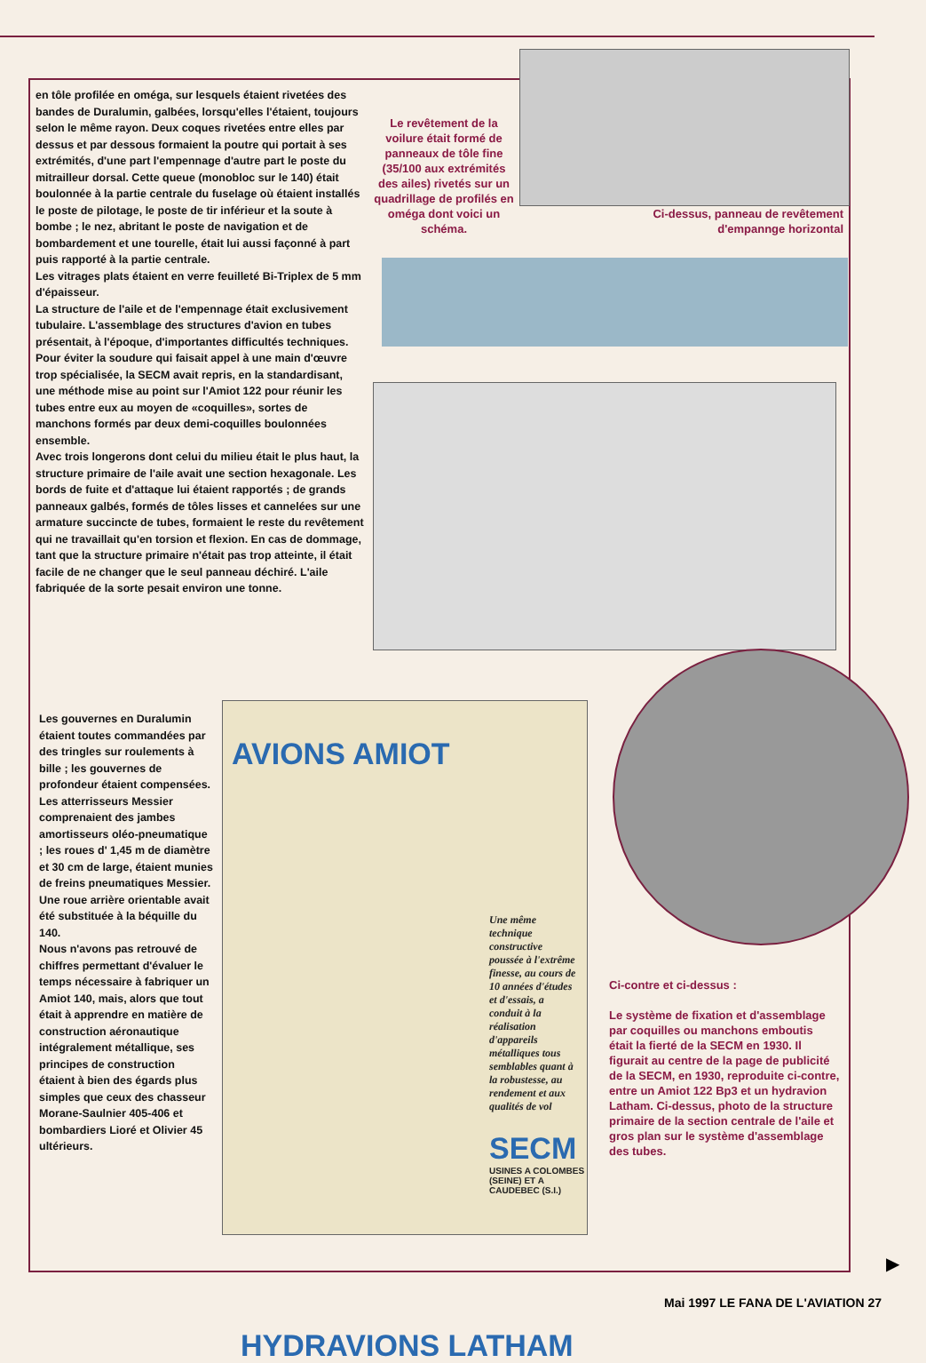en tôle profilée en oméga, sur lesquels étaient rivetées des bandes de Duralumin, galbées, lorsqu'elles l'étaient, toujours selon le même rayon. Deux coques rivetées entre elles par dessus et par dessous formaient la poutre qui portait à ses extrémités, d'une part l'empennage d'autre part le poste du mitrailleur dorsal. Cette queue (monobloc sur le 140) était boulonnée à la partie centrale du fuselage où étaient installés le poste de pilotage, le poste de tir inférieur et la soute à bombe ; le nez, abritant le poste de navigation et de bombardement et une tourelle, était lui aussi façonné à part puis rapporté à la partie centrale.
Les vitrages plats étaient en verre feuilleté Bi-Triplex de 5 mm d'épaisseur.
La structure de l'aile et de l'empennage était exclusivement tubulaire. L'assemblage des structures d'avion en tubes présentait, à l'époque, d'importantes difficultés techniques. Pour éviter la soudure qui faisait appel à une main d'œuvre trop spécialisée, la SECM avait repris, en la standardisant, une méthode mise au point sur l'Amiot 122 pour réunir les tubes entre eux au moyen de «coquilles», sortes de manchons formés par deux demi-coquilles boulonnées ensemble.
Avec trois longerons dont celui du milieu était le plus haut, la structure primaire de l'aile avait une section hexagonale. Les bords de fuite et d'attaque lui étaient rapportés ; de grands panneaux galbés, formés de tôles lisses et cannelées sur une armature succincte de tubes, formaient le reste du revêtement qui ne travaillait qu'en torsion et flexion. En cas de dommage, tant que la structure primaire n'était pas trop atteinte, il était facile de ne changer que le seul panneau déchiré. L'aile fabriquée de la sorte pesait environ une tonne.
Les gouvernes en Duralumin étaient toutes commandées par des tringles sur roulements à bille ; les gouvernes de profondeur étaient compensées.
Les atterrisseurs Messier comprenaient des jambes amortisseurs oléo-pneumatique ; les roues d' 1,45 m de diamètre et 30 cm de large, étaient munies de freins pneumatiques Messier. Une roue arrière orientable avait été substituée à la béquille du 140.
Nous n'avons pas retrouvé de chiffres permettant d'évaluer le temps nécessaire à fabriquer un Amiot 140, mais, alors que tout était à apprendre en matière de construction aéronautique intégralement métallique, ses principes de construction étaient à bien des égards plus simples que ceux des chasseur Morane-Saulnier 405-406 et bombardiers Lioré et Olivier 45 ultérieurs.
Le revêtement de la voilure était formé de panneaux de tôle fine (35/100 aux extrémités des ailes) rivetés sur un quadrillage de profilés en oméga dont voici un schéma.
Ci-dessus, panneau de revêtement d'empannge horizontal
AVIONS AMIOT
Une même technique constructive poussée à l'extrême finesse, au cours de 10 années d'études et d'essais, a conduit à la réalisation d'appareils métalliques tous semblables quant à la robustesse, au rendement et aux qualités de vol
SECM
USINES A COLOMBES (SEINE) ET A CAUDEBEC (S.I.)
HYDRAVIONS LATHAM
Ci-contre et ci-dessus :
Le système de fixation et d'assemblage par coquilles ou manchons emboutis était la fierté de la SECM en 1930. Il figurait au centre de la page de publicité de la SECM, en 1930, reproduite ci-contre, entre un Amiot 122 Bp3 et un hydravion Latham. Ci-dessus, photo de la structure primaire de la section centrale de l'aile et gros plan sur le système d'assemblage des tubes.
▶
Mai 1997 LE FANA DE L'AVIATION 27